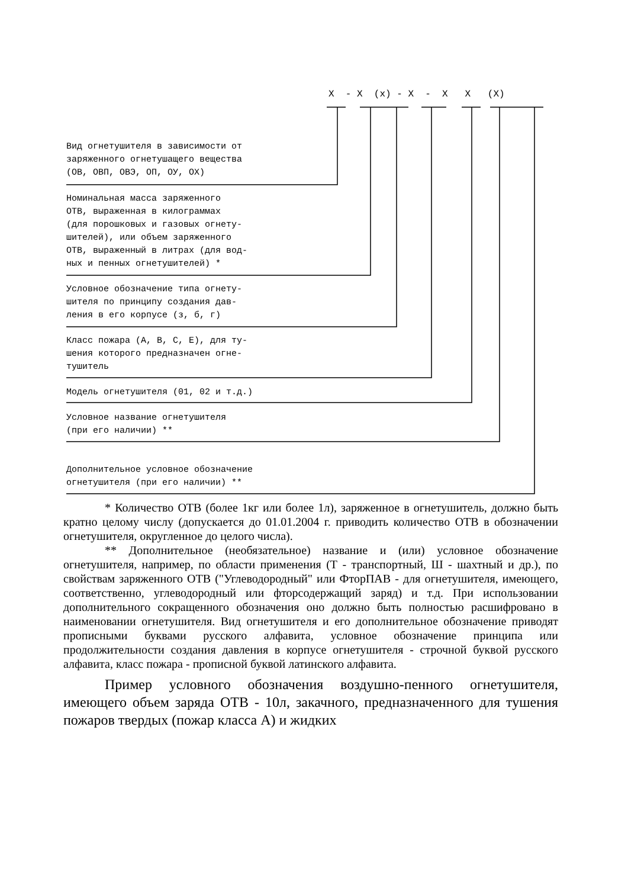X - X (x) - X - X X (X)
Вид огнетушителя в зависимости от заряженного огнетушащего вещества (ОВ, ОВП, ОВЭ, ОП, ОУ, ОХ)
Номинальная масса заряженного ОТВ, выраженная в килограммах (для порошковых и газовых огнету- шителей), или объем заряженного ОТВ, выраженный в литрах (для вод- ных и пенных огнетушителей) *
Условное обозначение типа огнету- шителя по принципу создания дав- ления в его корпусе (з, б, г)
Класс пожара (А, В, С, Е), для ту- шения которого предназначен огне- тушитель
Модель огнетушителя (01, 02 и т.д.)
Условное название огнетушителя (при его наличии) **
Дополнительное условное обозначение огнетушителя (при его наличии) **
* Количество ОТВ (более 1кг или более 1л), заряженное в огнетушитель, должно быть кратно целому числу (допускается до 01.01.2004 г. приводить количество ОТВ в обозначении огнетушителя, округленное до целого числа).
** Дополнительное (необязательное) название и (или) условное обозначение огнетушителя, например, по области применения (Т - транспортный, Ш - шахтный и др.), по свойствам заряженного ОТВ ("Углеводородный" или ФторПАВ - для огнетушителя, имеющего, соответственно, углеводородный или фторсодержащий заряд) и т.д. При использовании дополнительного сокращенного обозначения оно должно быть полностью расшифровано в наименовании огнетушителя. Вид огнетушителя и его дополнительное обозначение приводят прописными буквами русского алфавита, условное обозначение принципа или продолжительности создания давления в корпусе огнетушителя - строчной буквой русского алфавита, класс пожара - прописной буквой латинского алфавита.
Пример условного обозначения воздушно-пенного огнетушителя, имеющего объем заряда ОТВ - 10л, закачного, предназначенного для тушения пожаров твердых (пожар класса А) и жидких